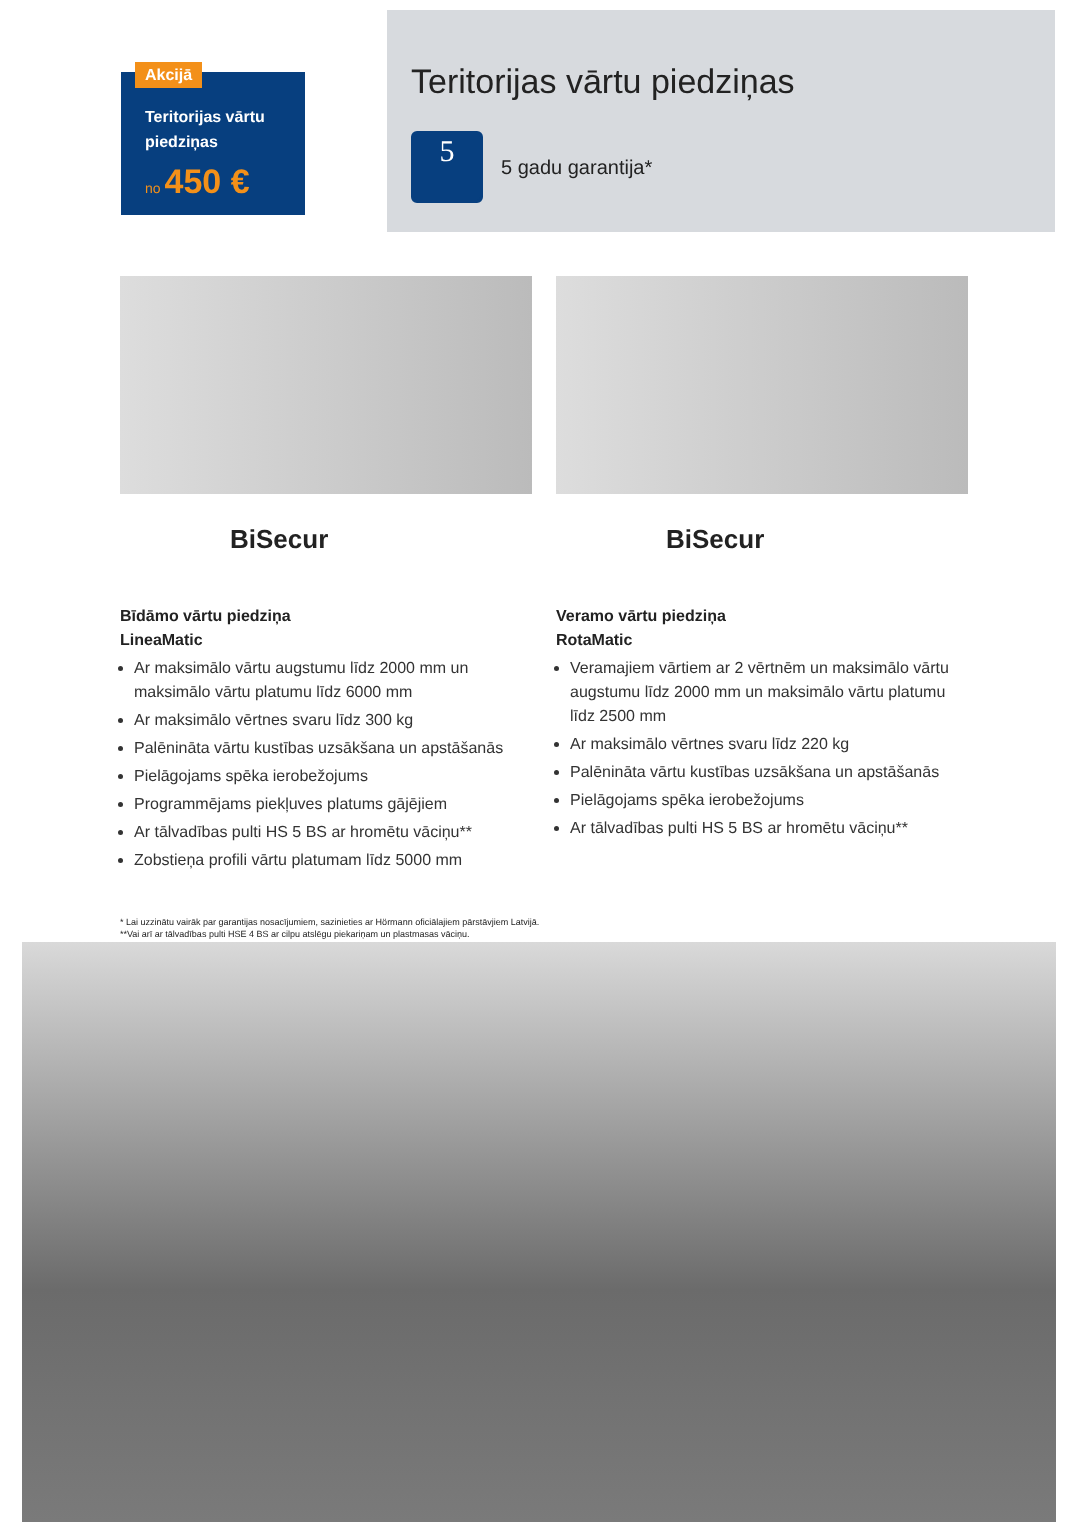Akcijā
Teritorijas vārtu piedziņas
no 450 €
Teritorijas vārtu piedziņas
5
5 gadu garantija*
BiSecur
Bīdāmo vārtu piedziņa
LineaMatic
Ar maksimālo vārtu augstumu līdz 2000 mm un maksimālo vārtu platumu līdz 6000 mm
Ar maksimālo vērtnes svaru līdz 300 kg
Palēnināta vārtu kustības uzsākšana un apstāšanās
Pielāgojams spēka ierobežojums
Programmējams piekļuves platums gājējiem
Ar tālvadības pulti HS 5 BS ar hromētu vāciņu**
Zobstieņa profili vārtu platumam līdz 5000 mm
BiSecur
Veramo vārtu piedziņa
RotaMatic
Veramajiem vārtiem ar 2 vērtnēm un maksimālo vārtu augstumu līdz 2000 mm un maksimālo vārtu platumu līdz 2500 mm
Ar maksimālo vērtnes svaru līdz 220 kg
Palēnināta vārtu kustības uzsākšana un apstāšanās
Pielāgojams spēka ierobežojums
Ar tālvadības pulti HS 5 BS ar hromētu vāciņu**
* Lai uzzinātu vairāk par garantijas nosacījumiem, sazinieties ar Hörmann oficiālajiem pārstāvjiem Latvijā.
**Vai arī ar tālvadības pulti HSE 4 BS ar cilpu atslēgu piekariņam un plastmasas vāciņu.